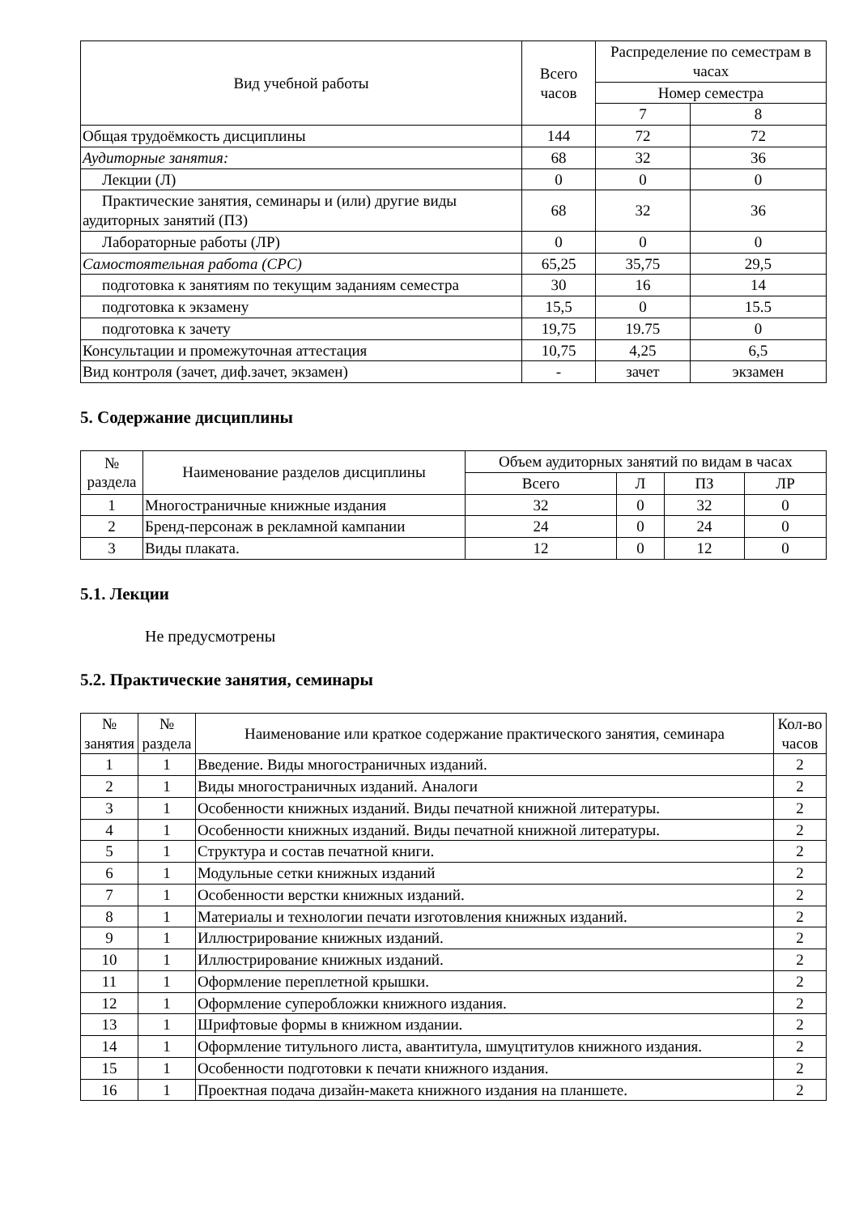| Вид учебной работы | Всего часов | Распределение по семестрам в часах | |
| --- | --- | --- | --- |
| | | Номер семестра | |
| | | 7 | 8 |
| Общая трудоёмкость дисциплины | 144 | 72 | 72 |
| Аудиторные занятия: | 68 | 32 | 36 |
| Лекции (Л) | 0 | 0 | 0 |
| Практические занятия, семинары и (или) другие виды аудиторных занятий (ПЗ) | 68 | 32 | 36 |
| Лабораторные работы (ЛР) | 0 | 0 | 0 |
| Самостоятельная работа (СРС) | 65,25 | 35,75 | 29,5 |
| подготовка к занятиям по текущим заданиям семестра | 30 | 16 | 14 |
| подготовка к экзамену | 15,5 | 0 | 15.5 |
| подготовка к зачету | 19,75 | 19.75 | 0 |
| Консультации и промежуточная аттестация | 10,75 | 4,25 | 6,5 |
| Вид контроля (зачет, диф.зачет, экзамен) | - | зачет | экзамен |
5. Содержание дисциплины
| № раздела | Наименование разделов дисциплины | Объем аудиторных занятий по видам в часах | | | |
| --- | --- | --- | --- | --- | --- |
| | | Всего | Л | ПЗ | ЛР |
| 1 | Многостраничные книжные издания | 32 | 0 | 32 | 0 |
| 2 | Бренд-персонаж в рекламной кампании | 24 | 0 | 24 | 0 |
| 3 | Виды плаката. | 12 | 0 | 12 | 0 |
5.1. Лекции
Не предусмотрены
5.2. Практические занятия, семинары
| № занятия | № раздела | Наименование или краткое содержание практического занятия, семинара | Кол-во часов |
| --- | --- | --- | --- |
| 1 | 1 | Введение. Виды многостраничных изданий. | 2 |
| 2 | 1 | Виды многостраничных изданий. Аналоги | 2 |
| 3 | 1 | Особенности книжных изданий. Виды печатной книжной литературы. | 2 |
| 4 | 1 | Особенности книжных изданий. Виды печатной книжной литературы. | 2 |
| 5 | 1 | Структура и состав печатной книги. | 2 |
| 6 | 1 | Модульные сетки книжных изданий | 2 |
| 7 | 1 | Особенности верстки книжных изданий. | 2 |
| 8 | 1 | Материалы и технологии печати изготовления книжных изданий. | 2 |
| 9 | 1 | Иллюстрирование книжных изданий. | 2 |
| 10 | 1 | Иллюстрирование книжных изданий. | 2 |
| 11 | 1 | Оформление переплетной крышки. | 2 |
| 12 | 1 | Оформление суперобложки книжного издания. | 2 |
| 13 | 1 | Шрифтовые формы в книжном издании. | 2 |
| 14 | 1 | Оформление титульного листа, авантитула, шмуцтитулов книжного издания. | 2 |
| 15 | 1 | Особенности подготовки к печати книжного издания. | 2 |
| 16 | 1 | Проектная подача дизайн-макета книжного издания на планшете. | 2 |